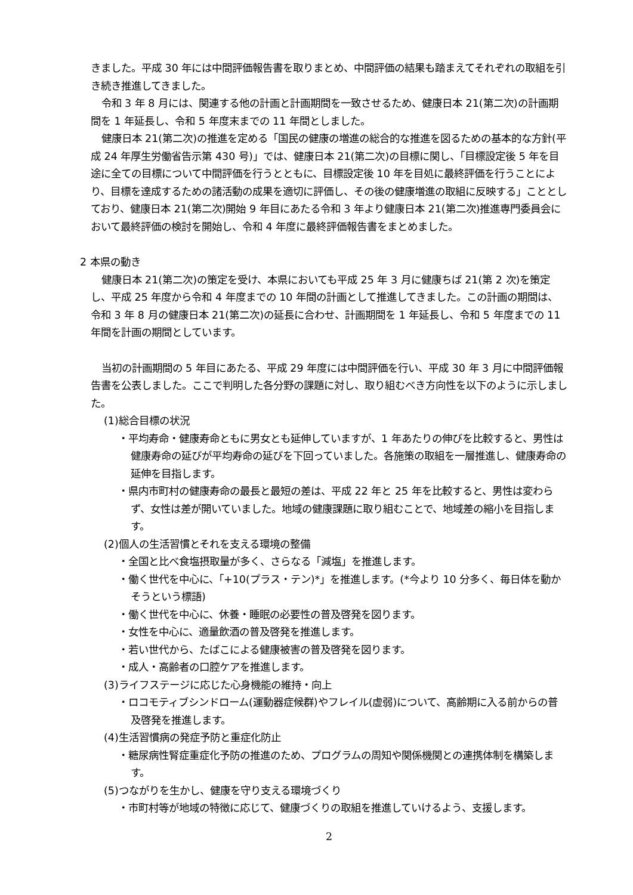きました。平成 30 年には中間評価報告書を取りまとめ、中間評価の結果も踏まえてそれぞれの取組を引き続き推進してきました。
令和 3 年 8 月には、関連する他の計画と計画期間を一致させるため、健康日本 21(第二次)の計画期間を 1 年延長し、令和 5 年度末までの 11 年間としました。
健康日本 21(第二次)の推進を定める「国民の健康の増進の総合的な推進を図るための基本的な方針(平成 24 年厚生労働省告示第 430 号)」では、健康日本 21(第二次)の目標に関し、「目標設定後 5 年を目途に全ての目標について中間評価を行うとともに、目標設定後 10 年を目処に最終評価を行うことにより、目標を達成するための諸活動の成果を適切に評価し、その後の健康増進の取組に反映する」こととしており、健康日本 21(第二次)開始 9 年目にあたる令和 3 年より健康日本 21(第二次)推進専門委員会において最終評価の検討を開始し、令和 4 年度に最終評価報告書をまとめました。
2 本県の動き
健康日本 21(第二次)の策定を受け、本県においても平成 25 年 3 月に健康ちば 21(第 2 次)を策定し、平成 25 年度から令和 4 年度までの 10 年間の計画として推進してきました。この計画の期間は、令和 3 年 8 月の健康日本 21(第二次)の延長に合わせ、計画期間を 1 年延長し、令和 5 年度までの 11 年間を計画の期間としています。
当初の計画期間の 5 年目にあたる、平成 29 年度には中間評価を行い、平成 30 年 3 月に中間評価報告書を公表しました。ここで判明した各分野の課題に対し、取り組むべき方向性を以下のように示しました。
(1)総合目標の状況
・平均寿命・健康寿命ともに男女とも延伸していますが、1 年あたりの伸びを比較すると、男性は健康寿命の延びが平均寿命の延びを下回っていました。各施策の取組を一層推進し、健康寿命の延伸を目指します。
・県内市町村の健康寿命の最長と最短の差は、平成 22 年と 25 年を比較すると、男性は変わらず、女性は差が開いていました。地域の健康課題に取り組むことで、地域差の縮小を目指します。
(2)個人の生活習慣とそれを支える環境の整備
・全国と比べ食塩摂取量が多く、さらなる「減塩」を推進します。
・働く世代を中心に、「+10(プラス・テン)*」を推進します。(*今より 10 分多く、毎日体を動かそうという標語)
・働く世代を中心に、休養・睡眠の必要性の普及啓発を図ります。
・女性を中心に、適量飲酒の普及啓発を推進します。
・若い世代から、たばこによる健康被害の普及啓発を図ります。
・成人・高齢者の口腔ケアを推進します。
(3)ライフステージに応じた心身機能の維持・向上
・ロコモティブシンドローム(運動器症候群)やフレイル(虚弱)について、高齢期に入る前からの普及啓発を推進します。
(4)生活習慣病の発症予防と重症化防止
・糖尿病性腎症重症化予防の推進のため、プログラムの周知や関係機関との連携体制を構築します。
(5)つながりを生かし、健康を守り支える環境づくり
・市町村等が地域の特徴に応じて、健康づくりの取組を推進していけるよう、支援します。
2